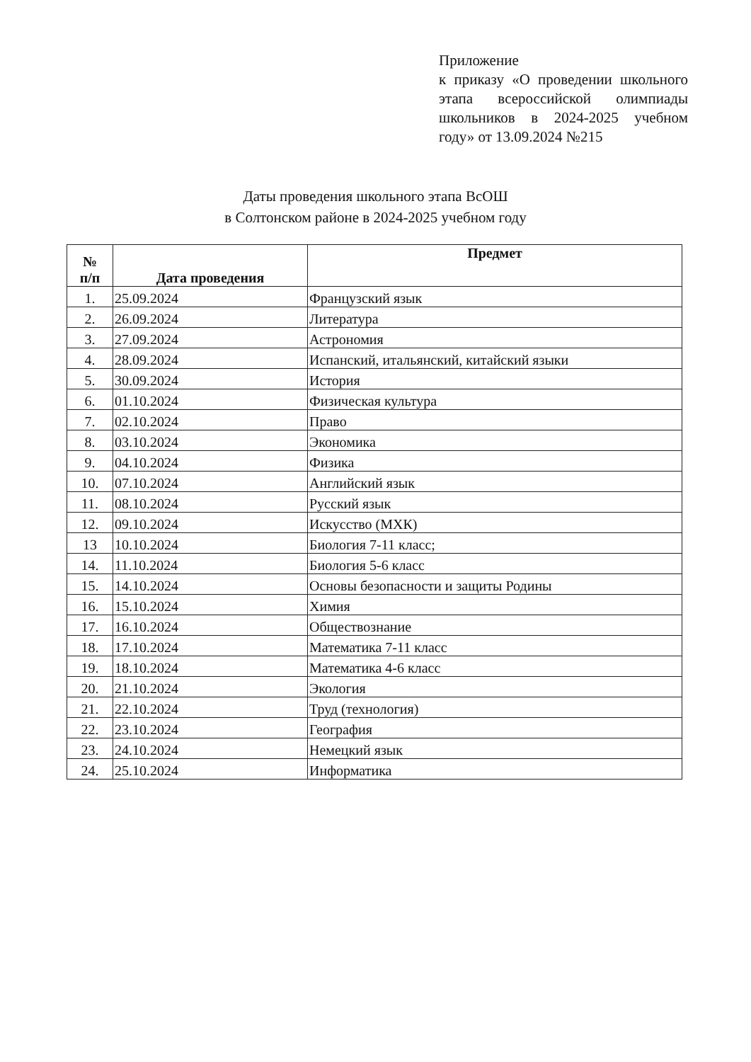Приложение
к приказу «О проведении школьного этапа всероссийской олимпиады школьников в 2024-2025 учебном году» от 13.09.2024 №215
Даты проведения школьного этапа ВсОШ
в Солтонском районе в 2024-2025 учебном году
| № п/п | Дата проведения | Предмет |
| --- | --- | --- |
| 1. | 25.09.2024 | Французский язык |
| 2. | 26.09.2024 | Литература |
| 3. | 27.09.2024 | Астрономия |
| 4. | 28.09.2024 | Испанский, итальянский, китайский языки |
| 5. | 30.09.2024 | История |
| 6. | 01.10.2024 | Физическая культура |
| 7. | 02.10.2024 | Право |
| 8. | 03.10.2024 | Экономика |
| 9. | 04.10.2024 | Физика |
| 10. | 07.10.2024 | Английский язык |
| 11. | 08.10.2024 | Русский язык |
| 12. | 09.10.2024 | Искусство (МХК) |
| 13 | 10.10.2024 | Биология 7-11 класс; |
| 14. | 11.10.2024 | Биология 5-6 класс |
| 15. | 14.10.2024 | Основы безопасности и защиты Родины |
| 16. | 15.10.2024 | Химия |
| 17. | 16.10.2024 | Обществознание |
| 18. | 17.10.2024 | Математика 7-11 класс |
| 19. | 18.10.2024 | Математика 4-6 класс |
| 20. | 21.10.2024 | Экология |
| 21. | 22.10.2024 | Труд (технология) |
| 22. | 23.10.2024 | География |
| 23. | 24.10.2024 | Немецкий язык |
| 24. | 25.10.2024 | Информатика |